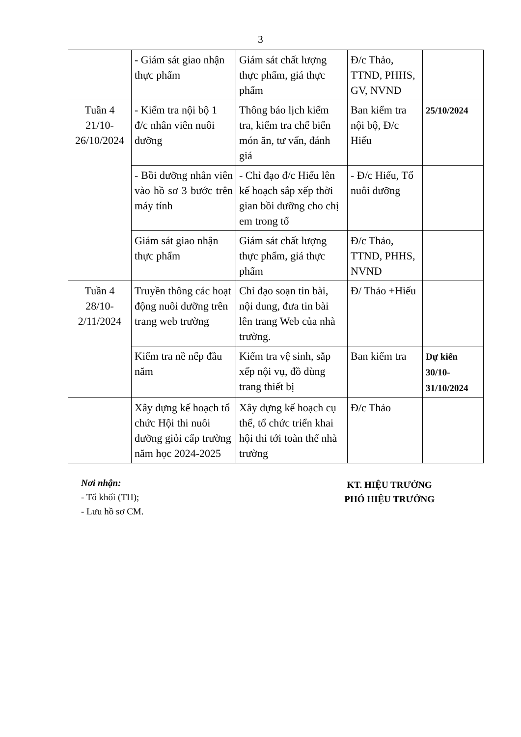3
| | - Giám sát giao nhận thực phẩm | Giám sát chất lượng thực phẩm, giá thực phẩm | Đ/c Thảo, TTND, PHHS, GV, NVND | |
| Tuần 4 21/10- 26/10/2024 | - Kiểm tra nội bộ 1 đ/c nhân viên nuôi dưỡng | Thông báo lịch kiểm tra, kiểm tra chế biến món ăn, tư vấn, đánh giá | Ban kiểm tra nội bộ, Đ/c Hiếu | 25/10/2024 |
| | - Bồi dưỡng nhân viên vào hồ sơ 3 bước trên máy tính | - Chỉ đạo đ/c Hiếu lên kế hoạch sắp xếp thời gian bồi dưỡng cho chị em trong tổ | - Đ/c Hiếu, Tổ nuôi dưỡng | |
| | Giám sát giao nhận thực phẩm | Giám sát chất lượng thực phẩm, giá thực phẩm | Đ/c Thảo, TTND, PHHS, NVND | |
| Tuần 4 28/10- 2/11/2024 | Truyền thông các hoạt động nuôi dưỡng trên trang web trường | Chỉ đạo soạn tin bài, nội dung, đưa tin bài lên trang Web của nhà trường. | Đ/ Thảo +Hiếu | |
| | Kiểm tra nề nếp đầu năm | Kiểm tra vệ sinh, sắp xếp nội vụ, đồ dùng trang thiết bị | Ban kiểm tra | Dự kiến 30/10-31/10/2024 |
| | Xây dựng kế hoạch tổ chức Hội thi nuôi dưỡng giỏi cấp trường năm học 2024-2025 | Xây dựng kế hoạch cụ thể, tổ chức triển khai hội thi tới toàn thể nhà trường | Đ/c Thảo | |
Nơi nhận:
- Tổ khối (TH);
- Lưu hồ sơ CM.
KT. HIỆU TRƯỞNG
PHÓ HIỆU TRƯỞNG